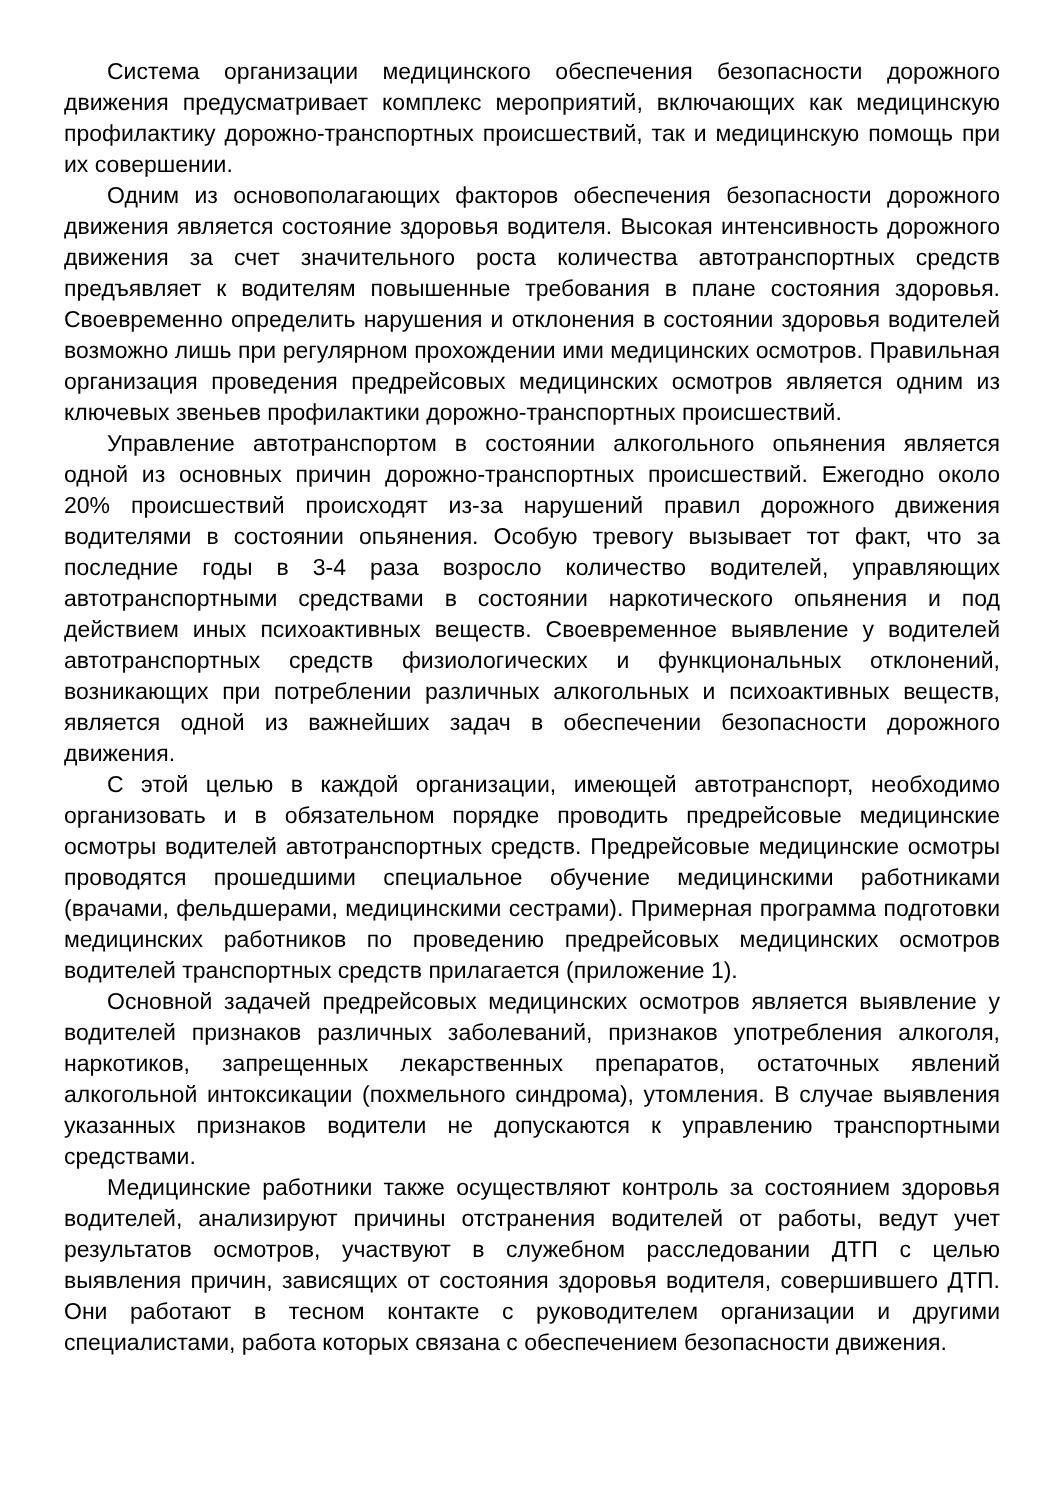Система организации медицинского обеспечения безопасности дорожного движения предусматривает комплекс мероприятий, включающих как медицинскую профилактику дорожно-транспортных происшествий, так и медицинскую помощь при их совершении.
Одним из основополагающих факторов обеспечения безопасности дорожного движения является состояние здоровья водителя. Высокая интенсивность дорожного движения за счет значительного роста количества автотранспортных средств предъявляет к водителям повышенные требования в плане состояния здоровья. Своевременно определить нарушения и отклонения в состоянии здоровья водителей возможно лишь при регулярном прохождении ими медицинских осмотров. Правильная организация проведения предрейсовых медицинских осмотров является одним из ключевых звеньев профилактики дорожно-транспортных происшествий.
Управление автотранспортом в состоянии алкогольного опьянения является одной из основных причин дорожно-транспортных происшествий. Ежегодно около 20% происшествий происходят из-за нарушений правил дорожного движения водителями в состоянии опьянения. Особую тревогу вызывает тот факт, что за последние годы в 3-4 раза возросло количество водителей, управляющих автотранспортными средствами в состоянии наркотического опьянения и под действием иных психоактивных веществ. Своевременное выявление у водителей автотранспортных средств физиологических и функциональных отклонений, возникающих при потреблении различных алкогольных и психоактивных веществ, является одной из важнейших задач в обеспечении безопасности дорожного движения.
С этой целью в каждой организации, имеющей автотранспорт, необходимо организовать и в обязательном порядке проводить предрейсовые медицинские осмотры водителей автотранспортных средств. Предрейсовые медицинские осмотры проводятся прошедшими специальное обучение медицинскими работниками (врачами, фельдшерами, медицинскими сестрами). Примерная программа подготовки медицинских работников по проведению предрейсовых медицинских осмотров водителей транспортных средств прилагается (приложение 1).
Основной задачей предрейсовых медицинских осмотров является выявление у водителей признаков различных заболеваний, признаков употребления алкоголя, наркотиков, запрещенных лекарственных препаратов, остаточных явлений алкогольной интоксикации (похмельного синдрома), утомления. В случае выявления указанных признаков водители не допускаются к управлению транспортными средствами.
Медицинские работники также осуществляют контроль за состоянием здоровья водителей, анализируют причины отстранения водителей от работы, ведут учет результатов осмотров, участвуют в служебном расследовании ДТП с целью выявления причин, зависящих от состояния здоровья водителя, совершившего ДТП. Они работают в тесном контакте с руководителем организации и другими специалистами, работа которых связана с обеспечением безопасности движения.